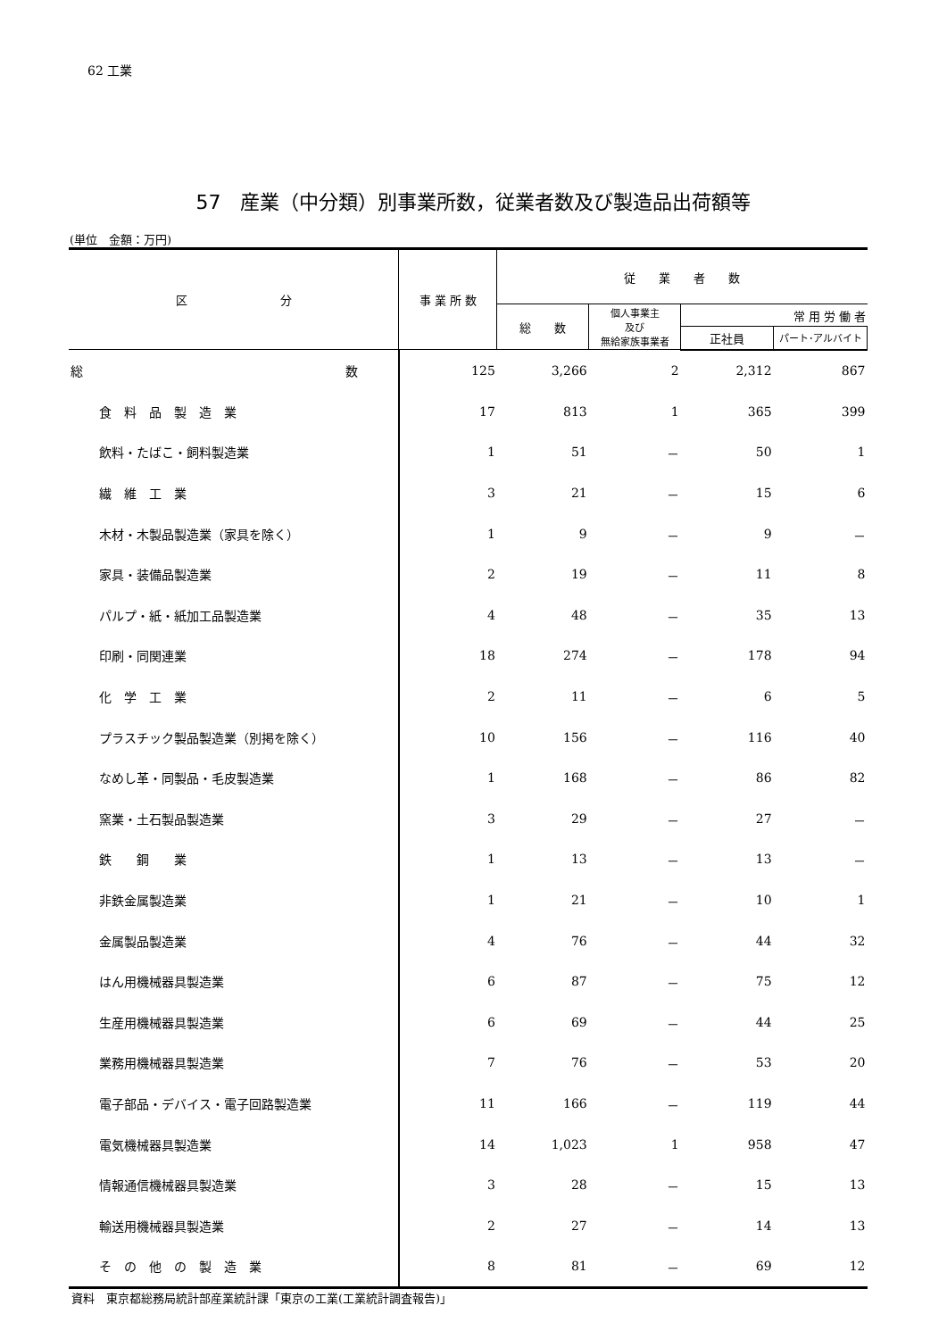62 工業
57　産業（中分類）別事業所数，従業者数及び製造品出荷額等
(単位　金額：万円)
| 区 分 | 事 業 所 数 | 従 業 者 数 | | | |
| --- | --- | --- | --- | --- | --- |
| | | 総 数 | 個人事業主 及び 無給家族事業者 | 常 用 労 働 者 | |
| | | | | 正社員 | パート･アルバイト |
| 総 数 | 125 | 3,266 | 2 | 2,312 | 867 |
| 食 料 品 製 造 業 | 17 | 813 | 1 | 365 | 399 |
| 飲料・たばこ・飼料製造業 | 1 | 51 | － | 50 | 1 |
| 繊 維 工 業 | 3 | 21 | － | 15 | 6 |
| 木材・木製品製造業（家具を除く） | 1 | 9 | － | 9 | － |
| 家具・装備品製造業 | 2 | 19 | － | 11 | 8 |
| パルプ・紙・紙加工品製造業 | 4 | 48 | － | 35 | 13 |
| 印刷・同関連業 | 18 | 274 | － | 178 | 94 |
| 化 学 工 業 | 2 | 11 | － | 6 | 5 |
| プラスチック製品製造業（別掲を除く） | 10 | 156 | － | 116 | 40 |
| なめし革・同製品・毛皮製造業 | 1 | 168 | － | 86 | 82 |
| 窯業・土石製品製造業 | 3 | 29 | － | 27 | － |
| 鉄 鋼 業 | 1 | 13 | － | 13 | － |
| 非鉄金属製造業 | 1 | 21 | － | 10 | 1 |
| 金属製品製造業 | 4 | 76 | － | 44 | 32 |
| はん用機械器具製造業 | 6 | 87 | － | 75 | 12 |
| 生産用機械器具製造業 | 6 | 69 | － | 44 | 25 |
| 業務用機械器具製造業 | 7 | 76 | － | 53 | 20 |
| 電子部品・デバイス・電子回路製造業 | 11 | 166 | － | 119 | 44 |
| 電気機械器具製造業 | 14 | 1,023 | 1 | 958 | 47 |
| 情報通信機械器具製造業 | 3 | 28 | － | 15 | 13 |
| 輸送用機械器具製造業 | 2 | 27 | － | 14 | 13 |
| そ の 他 の 製 造 業 | 8 | 81 | － | 69 | 12 |
資料　東京都総務局統計部産業統計課「東京の工業(工業統計調査報告)」